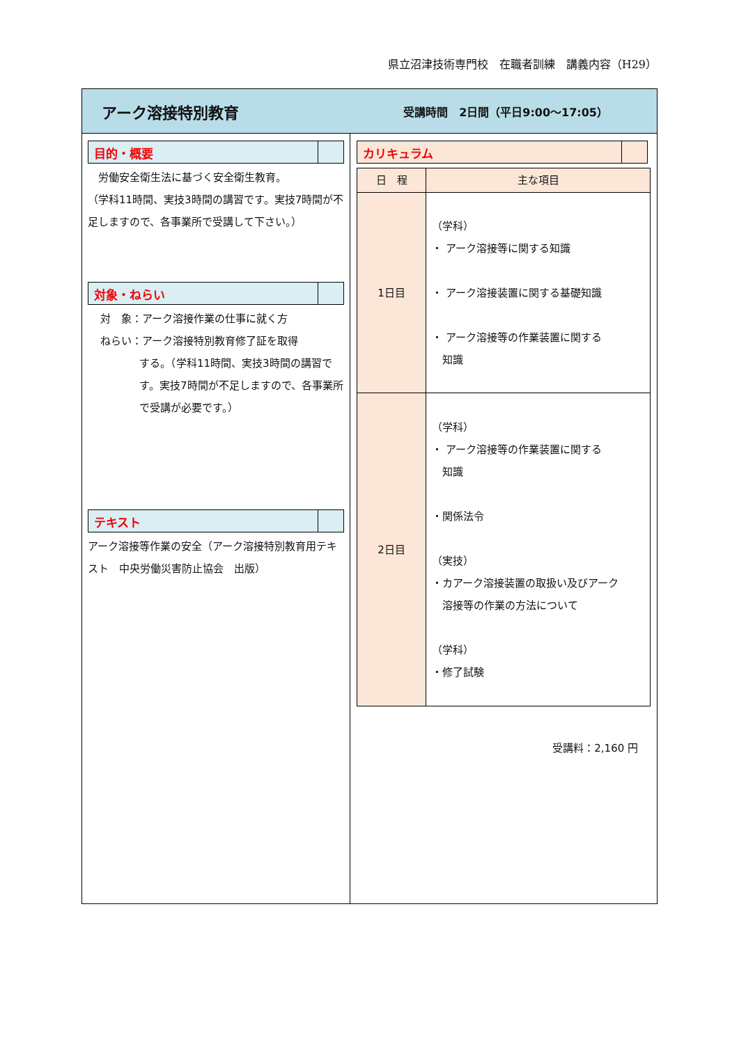県立沼津技術専門校　在職者訓練　講義内容（H29）
アーク溶接特別教育
受講時間　2日間（平日9:00～17:05）
目的・概要
　労働安全衛生法に基づく安全衛生教育。
（学科11時間、実技3時間の講習です。実技7時間が不足しますので、各事業所で受講して下さい。）
対象・ねらい
対　象：アーク溶接作業の仕事に就く方
ねらい：アーク溶接特別教育修了証を取得
する。（学科11時間、実技3時間の講習です。実技7時間が不足しますので、各事業所で受講が必要です。）
テキスト
アーク溶接等作業の安全（アーク溶接特別教育用テキスト　中央労働災害防止協会　出版）
カリキュラム
| 日 程 | 主な項目 |
| --- | --- |
| 1日目 | （学科） ・ アーク溶接等に関する知識 ・ アーク溶接装置に関する基礎知識 ・ アーク溶接等の作業装置に関する 知識 |
| 2日目 | （学科） ・ アーク溶接等の作業装置に関する 知識 ・関係法令 （実技） ・カアーク溶接装置の取扱い及びアーク 溶接等の作業の方法について （学科） ・修了試験 |
受講料：2,160 円